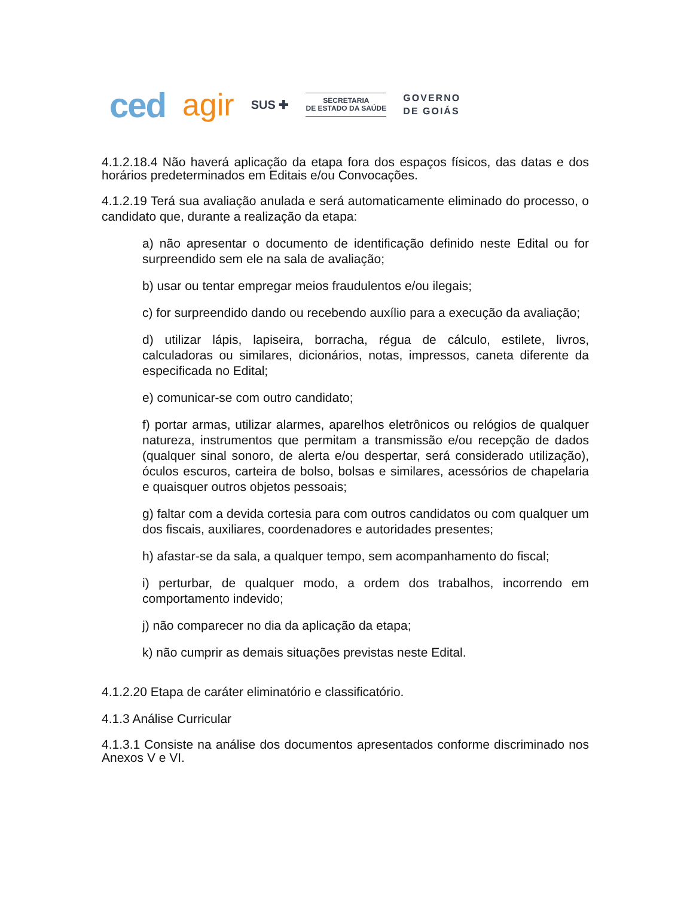ced agir SUS ✚
SECRETARIA
DE ESTADO DA SAÚDE
GOVERNO
DE GOIÁS
4.1.2.18.4 Não haverá aplicação da etapa fora dos espaços físicos, das datas e dos horários predeterminados em Editais e/ou Convocações.
4.1.2.19 Terá sua avaliação anulada e será automaticamente eliminado do processo, o candidato que, durante a realização da etapa:
a) não apresentar o documento de identificação definido neste Edital ou for surpreendido sem ele na sala de avaliação;
b) usar ou tentar empregar meios fraudulentos e/ou ilegais;
c) for surpreendido dando ou recebendo auxílio para a execução da avaliação;
d) utilizar lápis, lapiseira, borracha, régua de cálculo, estilete, livros, calculadoras ou similares, dicionários, notas, impressos, caneta diferente da especificada no Edital;
e) comunicar-se com outro candidato;
f) portar armas, utilizar alarmes, aparelhos eletrônicos ou relógios de qualquer natureza, instrumentos que permitam a transmissão e/ou recepção de dados (qualquer sinal sonoro, de alerta e/ou despertar, será considerado utilização), óculos escuros, carteira de bolso, bolsas e similares, acessórios de chapelaria e quaisquer outros objetos pessoais;
g) faltar com a devida cortesia para com outros candidatos ou com qualquer um dos fiscais, auxiliares, coordenadores e autoridades presentes;
h) afastar-se da sala, a qualquer tempo, sem acompanhamento do fiscal;
i) perturbar, de qualquer modo, a ordem dos trabalhos, incorrendo em comportamento indevido;
j) não comparecer no dia da aplicação da etapa;
k) não cumprir as demais situações previstas neste Edital.
4.1.2.20 Etapa de caráter eliminatório e classificatório.
4.1.3 Análise Curricular
4.1.3.1 Consiste na análise dos documentos apresentados conforme discriminado nos Anexos V e VI.